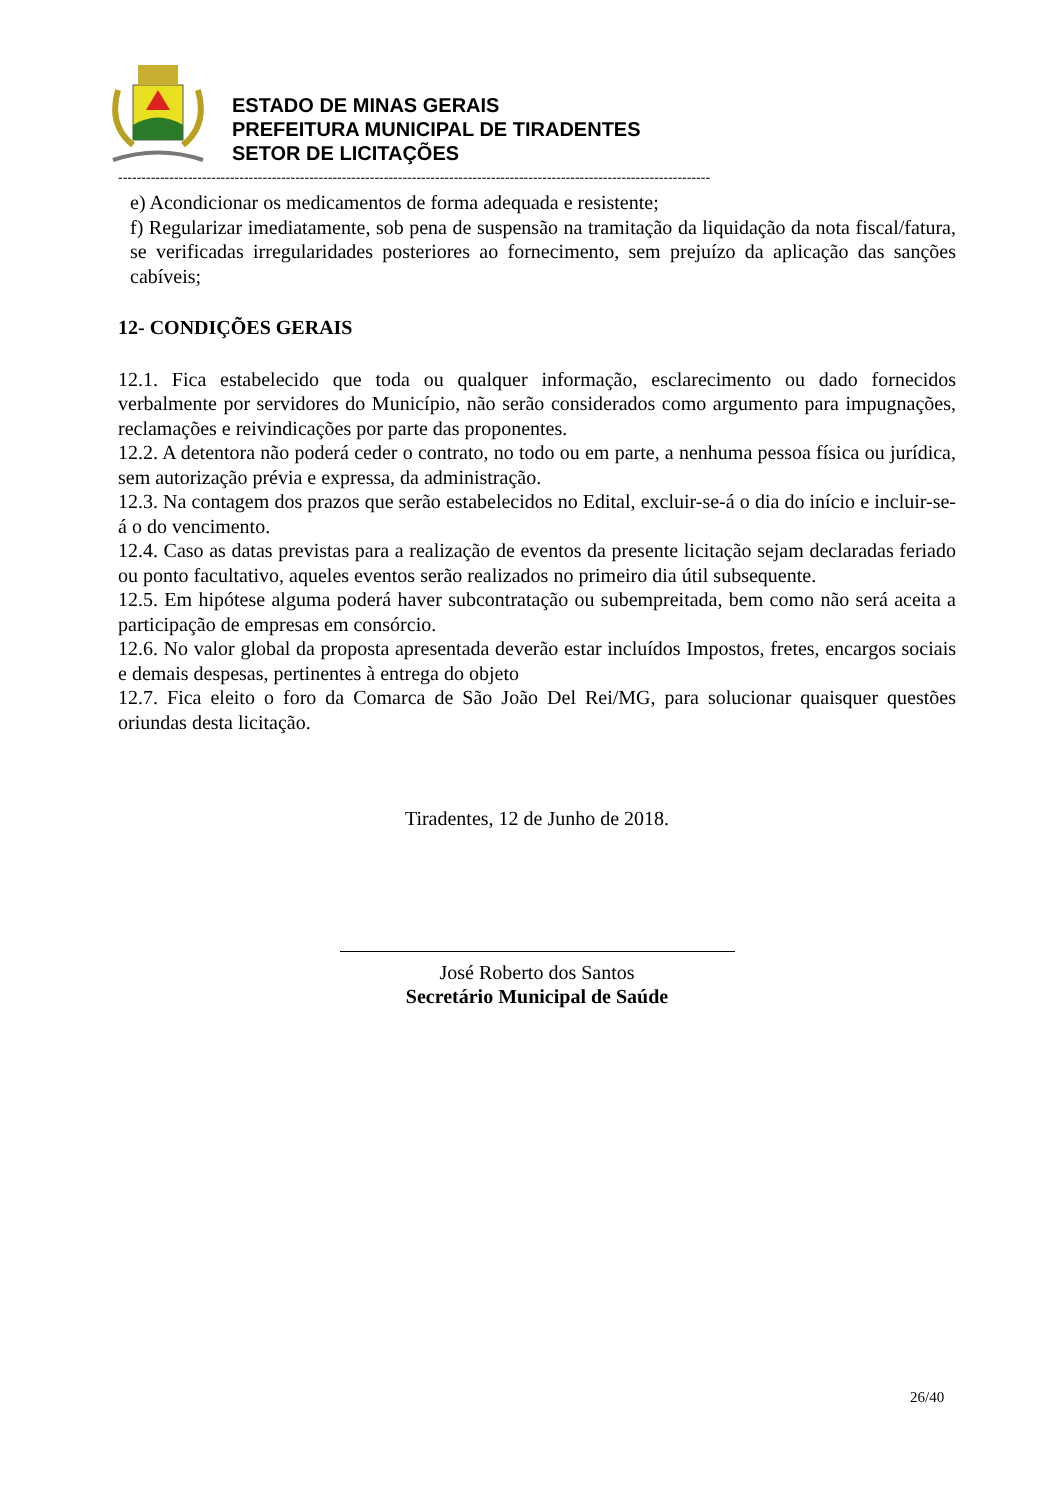ESTADO DE MINAS GERAIS
PREFEITURA MUNICIPAL DE TIRADENTES
SETOR DE LICITAÇÕES
-------------------------------------------------------------------------------------------------------------------------------
e) Acondicionar os medicamentos de forma adequada e resistente;
f) Regularizar imediatamente, sob pena de suspensão na tramitação da liquidação da nota fiscal/fatura, se verificadas irregularidades posteriores ao fornecimento, sem prejuízo da aplicação das sanções cabíveis;
12- CONDIÇÕES GERAIS
12.1. Fica estabelecido que toda ou qualquer informação, esclarecimento ou dado fornecidos verbalmente por servidores do Município, não serão considerados como argumento para impugnações, reclamações e reivindicações por parte das proponentes.
12.2. A detentora não poderá ceder o contrato, no todo ou em parte, a nenhuma pessoa física ou jurídica, sem autorização prévia e expressa, da administração.
12.3. Na contagem dos prazos que serão estabelecidos no Edital, excluir-se-á o dia do início e incluir-se-á o do vencimento.
12.4. Caso as datas previstas para a realização de eventos da presente licitação sejam declaradas feriado ou ponto facultativo, aqueles eventos serão realizados no primeiro dia útil subsequente.
12.5. Em hipótese alguma poderá haver subcontratação ou subempreitada, bem como não será aceita a participação de empresas em consórcio.
12.6. No valor global da proposta apresentada deverão estar incluídos Impostos, fretes, encargos sociais e demais despesas, pertinentes à entrega do objeto
12.7. Fica eleito o foro da Comarca de São João Del Rei/MG, para solucionar quaisquer questões oriundas desta licitação.
Tiradentes, 12 de Junho de 2018.
José Roberto dos Santos
Secretário Municipal de Saúde
26/40